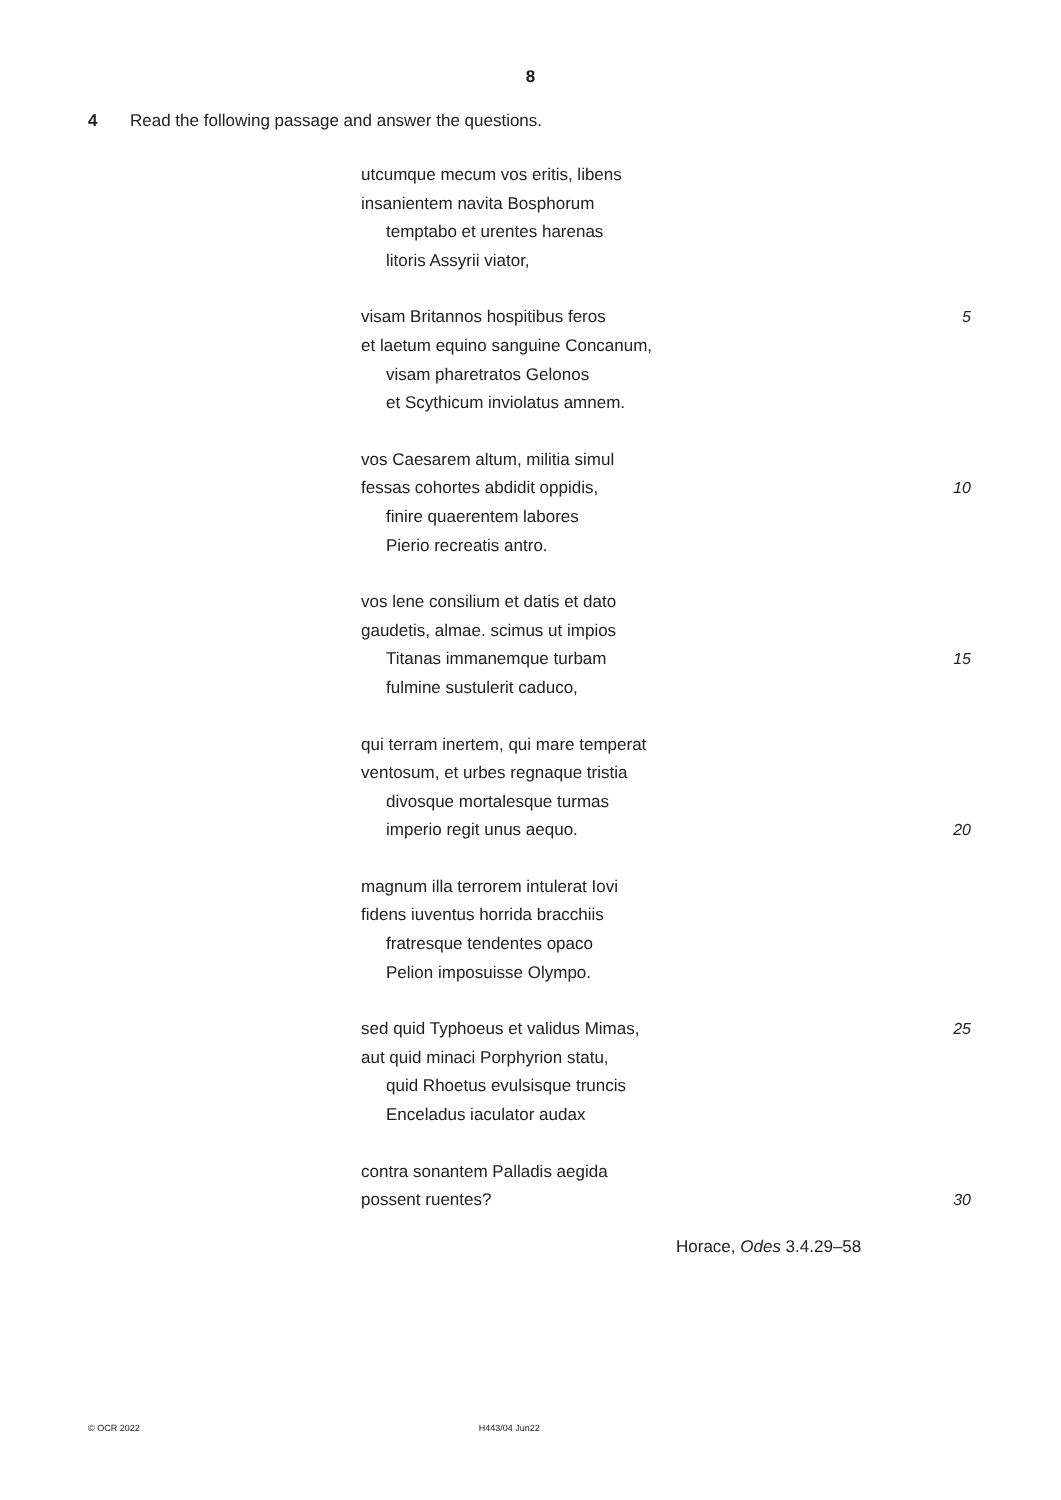8
4 Read the following passage and answer the questions.
utcumque mecum vos eritis, libens
insanientem navita Bosphorum
temptabo et urentes harenas
litoris Assyrii viator,
visam Britannos hospitibus feros 5
et laetum equino sanguine Concanum,
visam pharetratos Gelonos
et Scythicum inviolatus amnem.
vos Caesarem altum, militia simul
fessas cohortes abdidit oppidis, 10
finire quaerentem labores
Pierio recreatis antro.
vos lene consilium et datis et dato
gaudetis, almae. scimus ut impios
Titanas immanemque turbam 15
fulmine sustulerit caduco,
qui terram inertem, qui mare temperat
ventosum, et urbes regnaque tristia
divosque mortalesque turmas
imperio regit unus aequo. 20
magnum illa terrorem intulerat Iovi
fidens iuventus horrida bracchiis
fratresque tendentes opaco
Pelion imposuisse Olympo.
sed quid Typhoeus et validus Mimas, 25
aut quid minaci Porphyrion statu,
quid Rhoetus evulsisque truncis
Enceladus iaculator audax
contra sonantem Palladis aegida
possent ruentes? 30
Horace, Odes 3.4.29–58
© OCR 2022 H443/04 Jun22